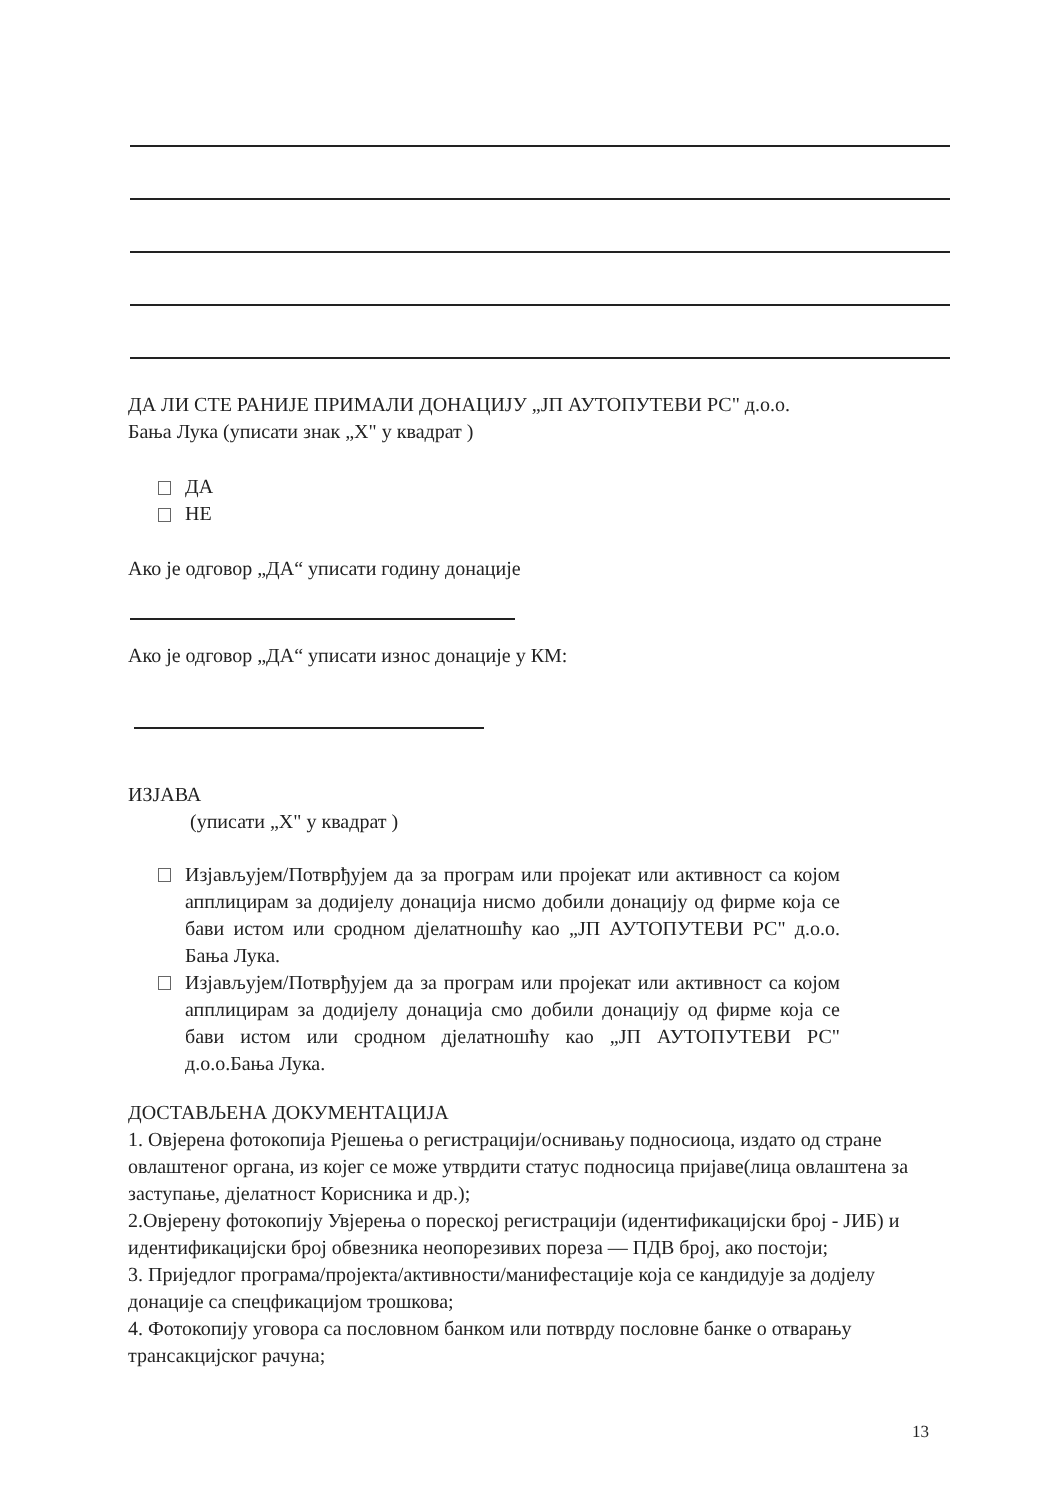ДА ЛИ СТЕ РАНИЈЕ ПРИМАЛИ ДОНАЦИЈУ „ЈП АУТОПУТЕВИ РС" д.о.о.
Бања Лука (уписати знак „Х" у квадрат )
ДА
НЕ
Ако је одговор „ДА“ уписати годину донације
Ако је одговор „ДА“ уписати износ донације у КМ:
ИЗЈАВА
(уписати „Х" у квадрат )
Изјављујем/Потврђујем да за програм или пројекат или активност са којом апплицирам за додијелу донација нисмо добили донацију од фирме која се бави истом или сродном дјелатношћу као „ЈП АУТОПУТЕВИ РС" д.о.о. Бања Лука.
Изјављујем/Потврђујем да за програм или пројекат или активност са којом апплицирам за додијелу донација смо добили донацију од фирме која се бави истом или сродном дјелатношћу као „ЈП АУТОПУТЕВИ РС" д.о.о.Бања Лука.
ДОСТАВЉЕНА ДОКУМЕНТАЦИЈА
1. Овјерена фотокопија Рјешења о регистрацији/оснивању подносиоца, издато од стране овлаштеног органа, из којег се може утврдити статус подносица пријаве(лица овлаштена за заступање, дјелатност Корисника и др.);
2.Овјерену фотокопију Увјерења о пореској регистрацији (идентификацијски број - ЈИБ) и идентификацијски број обвезника неопорезивих пореза — ПДВ број, ако постоји;
3. Приједлог програма/пројекта/активности/манифестације која се кандидује за додјелу донације са спецфикацијом трошкова;
4. Фотокопију уговора са пословном банком или потврду пословне банке о отварању трансакцијског рачуна;
13